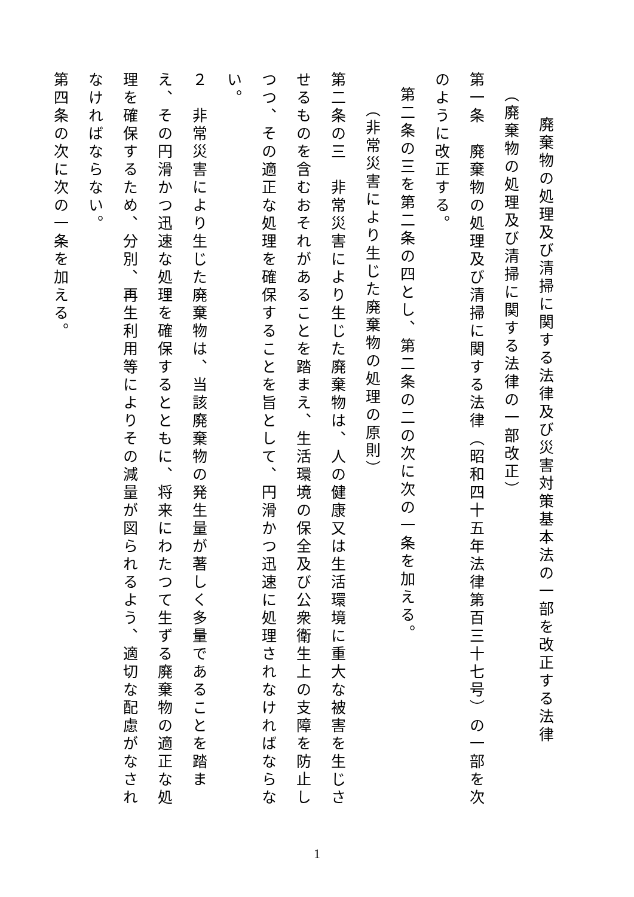廃棄物の処理及び清掃に関する法律及び災害対策基本法の一部を改正する法律
（廃棄物の処理及び清掃に関する法律の一部改正）
第一条　廃棄物の処理及び清掃に関する法律（昭和四十五年法律第百三十七号）の一部を次のように改正する。
第二条の三を第二条の四とし、第二条の二の次に次の一条を加える。
（非常災害により生じた廃棄物の処理の原則）
第二条の三　非常災害により生じた廃棄物は、人の健康又は生活環境に重大な被害を生じさせるものを含むおそれがあることを踏まえ、生活環境の保全及び公衆衛生上の支障を防止しつつ、その適正な処理を確保することを旨として、円滑かつ迅速に処理されなければならない。
２　非常災害により生じた廃棄物は、当該廃棄物の発生量が著しく多量であることを踏まえ、その円滑かつ迅速な処理を確保するとともに、将来にわたつて生ずる廃棄物の適正な処理を確保するため、分別、再生利用等によりその減量が図られるよう、適切な配慮がなされなければならない。
第四条の次に次の一条を加える。
1